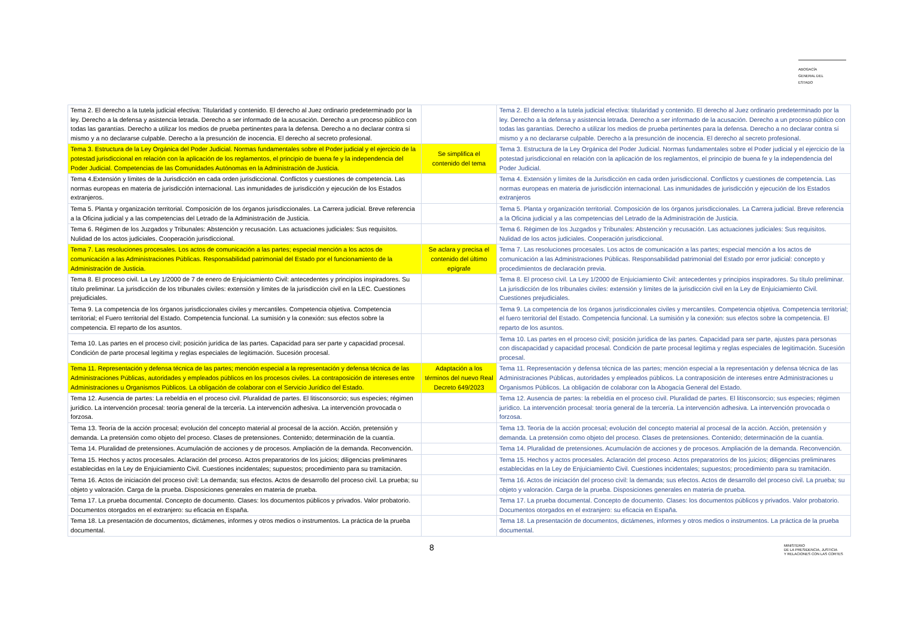ABOGACÍA
GENERAL DEL
ESTADO
| Tema 2. El derecho a la tutela judicial efectiva: Titularidad y contenido. El derecho al Juez ordinario predeterminado por la ley. Derecho a la defensa y asistencia letrada. Derecho a ser informado de la acusación. Derecho a un proceso público con todas las garantías. Derecho a utilizar los medios de prueba pertinentes para la defensa. Derecho a no declarar contra sí mismo y a no declararse culpable. Derecho a la presunción de inocencia. El derecho al secreto profesional. | | Tema 2. El derecho a la tutela judicial efectiva: titularidad y contenido. El derecho al Juez ordinario predeterminado por la ley. Derecho a la defensa y asistencia letrada. Derecho a ser informado de la acusación. Derecho a un proceso público con todas las garantías. Derecho a utilizar los medios de prueba pertinentes para la defensa. Derecho a no declarar contra sí mismo y a no declararse culpable. Derecho a la presunción de inocencia. El derecho al secreto profesional. |
| Tema 3. Estructura de la Ley Orgánica del Poder Judicial. Normas fundamentales sobre el Poder judicial y el ejercicio de la potestad jurisdiccional en relación con la aplicación de los reglamentos, el principio de buena fe y la independencia del Poder Judicial. Competencias de las Comunidades Autónomas en la Administración de Justicia. | Se simplifica el contenido del tema | Tema 3. Estructura de la Ley Orgánica del Poder Judicial. Normas fundamentales sobre el Poder judicial y el ejercicio de la potestad jurisdiccional en relación con la aplicación de los reglamentos, el principio de buena fe y la independencia del Poder Judicial. |
| Tema 4.Extensión y límites de la Jurisdicción en cada orden jurisdiccional. Conflictos y cuestiones de competencia. Las normas europeas en materia de jurisdicción internacional. Las inmunidades de jurisdicción y ejecución de los Estados extranjeros. | | Tema 4. Extensión y límites de la Jurisdicción en cada orden jurisdiccional. Conflictos y cuestiones de competencia. Las normas europeas en materia de jurisdicción internacional. Las inmunidades de jurisdicción y ejecución de los Estados extranjeros |
| Tema 5. Planta y organización territorial. Composición de los órganos jurisdiccionales. La Carrera judicial. Breve referencia a la Oficina judicial y a las competencias del Letrado de la Administración de Justicia. | | Tema 5. Planta y organización territorial. Composición de los órganos jurisdiccionales. La Carrera judicial. Breve referencia a la Oficina judicial y a las competencias del Letrado de la Administración de Justicia. |
| Tema 6. Régimen de los Juzgados y Tribunales: Abstención y recusación. Las actuaciones judiciales: Sus requisitos. Nulidad de los actos judiciales. Cooperación jurisdiccional. | | Tema 6. Régimen de los Juzgados y Tribunales: Abstención y recusación. Las actuaciones judiciales: Sus requisitos. Nulidad de los actos judiciales. Cooperación jurisdiccional. |
| Tema 7. Las resoluciones procesales. Los actos de comunicación a las partes; especial mención a los actos de comunicación a las Administraciones Públicas. Responsabilidad patrimonial del Estado por el funcionamiento de la Administración de Justicia. | Se aclara y precisa el contenido del último epígrafe | Tema 7. Las resoluciones procesales. Los actos de comunicación a las partes; especial mención a los actos de comunicación a las Administraciones Públicas. Responsabilidad patrimonial del Estado por error judicial: concepto y procedimientos de declaración previa. |
| Tema 8. El proceso civil. La Ley 1/2000 de 7 de enero de Enjuiciamiento Civil: antecedentes y principios inspiradores. Su título preliminar. La jurisdicción de los tribunales civiles: extensión y límites de la jurisdicción civil en la LEC. Cuestiones prejudiciales. | | Tema 8. El proceso civil. La Ley 1/2000 de Enjuiciamiento Civil: antecedentes y principios inspiradores. Su título preliminar. La jurisdicción de los tribunales civiles: extensión y límites de la jurisdicción civil en la Ley de Enjuiciamiento Civil. Cuestiones prejudiciales. |
| Tema 9. La competencia de los órganos jurisdiccionales civiles y mercantiles. Competencia objetiva. Competencia territorial; el Fuero territorial del Estado. Competencia funcional. La sumisión y la conexión: sus efectos sobre la competencia. El reparto de los asuntos. | | Tema 9. La competencia de los órganos jurisdiccionales civiles y mercantiles. Competencia objetiva. Competencia territorial; el fuero territorial del Estado. Competencia funcional. La sumisión y la conexión: sus efectos sobre la competencia. El reparto de los asuntos. |
| Tema 10. Las partes en el proceso civil; posición jurídica de las partes. Capacidad para ser parte y capacidad procesal. Condición de parte procesal legitima y reglas especiales de legitimación. Sucesión procesal. | | Tema 10. Las partes en el proceso civil; posición jurídica de las partes. Capacidad para ser parte, ajustes para personas con discapacidad y capacidad procesal. Condición de parte procesal legitima y reglas especiales de legitimación. Sucesión procesal. |
| Tema 11. Representación y defensa técnica de las partes; mención especial a la representación y defensa técnica de las Administraciones Públicas, autoridades y empleados públicos en los procesos civiles. La contraposición de intereses entre Administraciones u Organismos Públicos. La obligación de colaborar con el Servicio Jurídico del Estado. | Adaptación a los términos del nuevo Real Decreto 649/2023 | Tema 11. Representación y defensa técnica de las partes; mención especial a la representación y defensa técnica de las Administraciones Públicas, autoridades y empleados públicos. La contraposición de intereses entre Administraciones u Organismos Públicos. La obligación de colaborar con la Abogacía General del Estado. |
| Tema 12. Ausencia de partes: La rebeldía en el proceso civil. Pluralidad de partes. El litisconsorcio; sus especies; régimen jurídico. La intervención procesal: teoría general de la tercería. La intervención adhesiva. La intervención provocada o forzosa. | | Tema 12. Ausencia de partes: la rebeldía en el proceso civil. Pluralidad de partes. El litisconsorcio; sus especies; régimen jurídico. La intervención procesal: teoría general de la tercería. La intervención adhesiva. La intervención provocada o forzosa. |
| Tema 13. Teoría de la acción procesal; evolución del concepto material al procesal de la acción. Acción, pretensión y demanda. La pretensión como objeto del proceso. Clases de pretensiones. Contenido; determinación de la cuantía. | | Tema 13. Teoría de la acción procesal; evolución del concepto material al procesal de la acción. Acción, pretensión y demanda. La pretensión como objeto del proceso. Clases de pretensiones. Contenido; determinación de la cuantía. |
| Tema 14. Pluralidad de pretensiones. Acumulación de acciones y de procesos. Ampliación de la demanda. Reconvención. | | Tema 14. Pluralidad de pretensiones. Acumulación de acciones y de procesos. Ampliación de la demanda. Reconvención. |
| Tema 15. Hechos y actos procesales. Aclaración del proceso. Actos preparatorios de los juicios; diligencias preliminares establecidas en la Ley de Enjuiciamiento Civil. Cuestiones incidentales; supuestos; procedimiento para su tramitación. | | Tema 15. Hechos y actos procesales. Aclaración del proceso. Actos preparatorios de los juicios; diligencias preliminares establecidas en la Ley de Enjuiciamiento Civil. Cuestiones incidentales; supuestos; procedimiento para su tramitación. |
| Tema 16. Actos de iniciación del proceso civil: La demanda; sus efectos. Actos de desarrollo del proceso civil. La prueba; su objeto y valoración. Carga de la prueba. Disposiciones generales en materia de prueba. | | Tema 16. Actos de iniciación del proceso civil: la demanda; sus efectos. Actos de desarrollo del proceso civil. La prueba; su objeto y valoración. Carga de la prueba. Disposiciones generales en materia de prueba. |
| Tema 17. La prueba documental. Concepto de documento. Clases: los documentos públicos y privados. Valor probatorio. Documentos otorgados en el extranjero: su eficacia en España. | | Tema 17. La prueba documental. Concepto de documento. Clases: los documentos públicos y privados. Valor probatorio. Documentos otorgados en el extranjero: su eficacia en España. |
| Tema 18. La presentación de documentos, dictámenes, informes y otros medios o instrumentos. La práctica de la prueba documental. | | Tema 18. La presentación de documentos, dictámenes, informes y otros medios o instrumentos. La práctica de la prueba documental. |
8
MINISTERIO
DE LA PRESIDENCIA, JUSTICIA
Y RELACIONES CON LAS CORTES